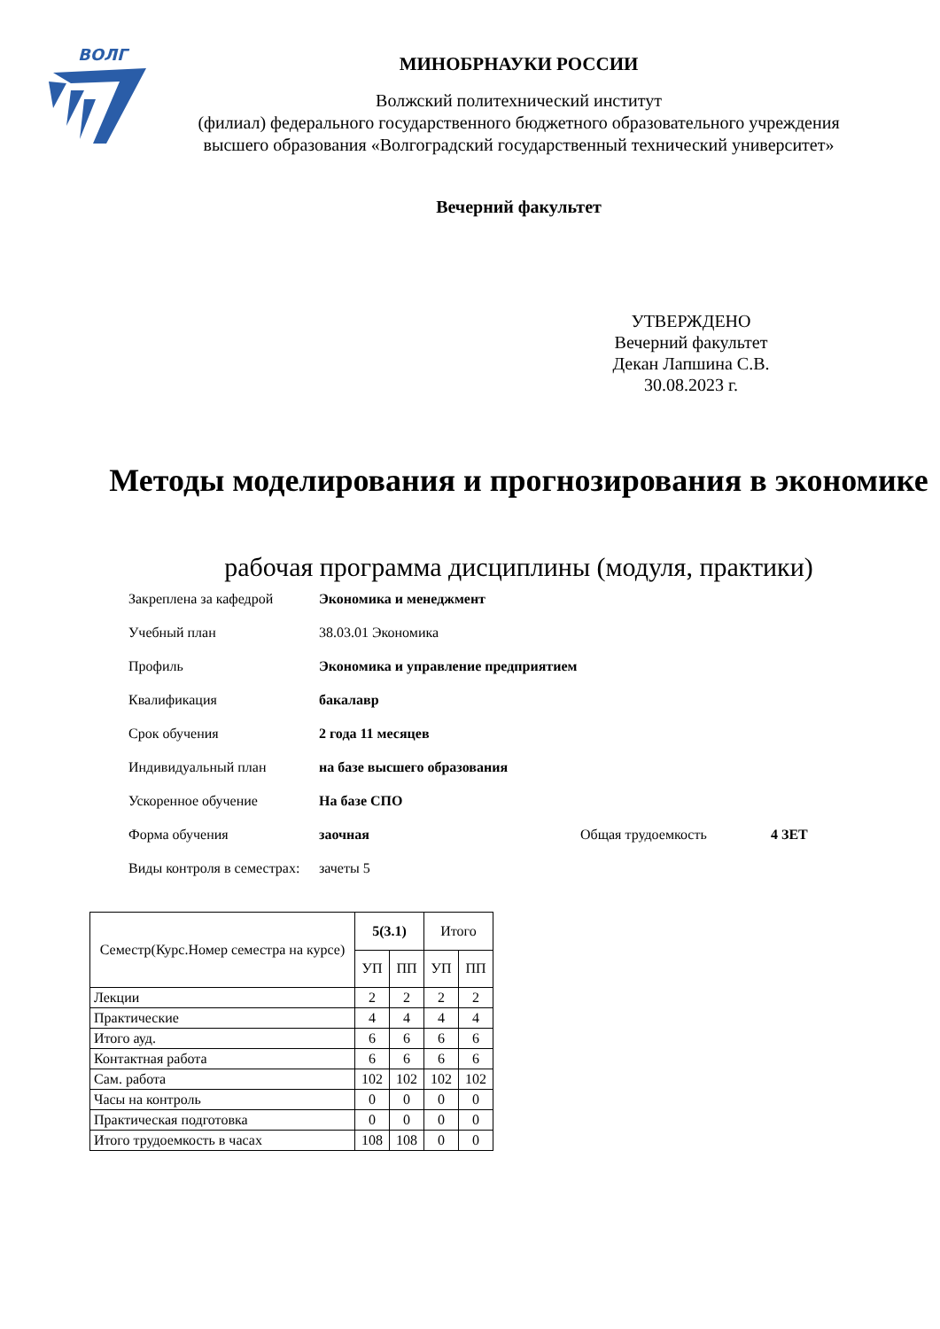ВОЛГ
МИНОБРНАУКИ РОССИИ
Волжский политехнический институт
(филиал) федерального государственного бюджетного образовательного учреждения
высшего образования «Волгоградский государственный технический университет»
Вечерний факультет
УТВЕРЖДЕНО
Вечерний факультет
Декан Лапшина С.В.
30.08.2023 г.
Методы моделирования и прогнозирования в экономике
рабочая программа дисциплины (модуля, практики)
Закреплена за кафедрой Экономика и менеджмент
Учебный план 38.03.01 Экономика
Профиль Экономика и управление предприятием
Квалификация бакалавр
Срок обучения 2 года 11 месяцев
Индивидуальный план на базе высшего образования
Ускоренное обучение На базе СПО
Форма обучения заочная Общая трудоемкость 4 ЗЕТ
Виды контроля в семестрах:
зачеты 5
| Семестр(Курс.Номер семестра на курсе) | 5(3.1) | | Итого | |
| --- | --- | --- | --- | --- |
| | УП | ПП | УП | ПП |
| Лекции | 2 | 2 | 2 | 2 |
| Практические | 4 | 4 | 4 | 4 |
| Итого ауд. | 6 | 6 | 6 | 6 |
| Контактная работа | 6 | 6 | 6 | 6 |
| Сам. работа | 102 | 102 | 102 | 102 |
| Часы на контроль | 0 | 0 | 0 | 0 |
| Практическая подготовка | 0 | 0 | 0 | 0 |
| Итого трудоемкость в часах | 108 | 108 | 0 | 0 |